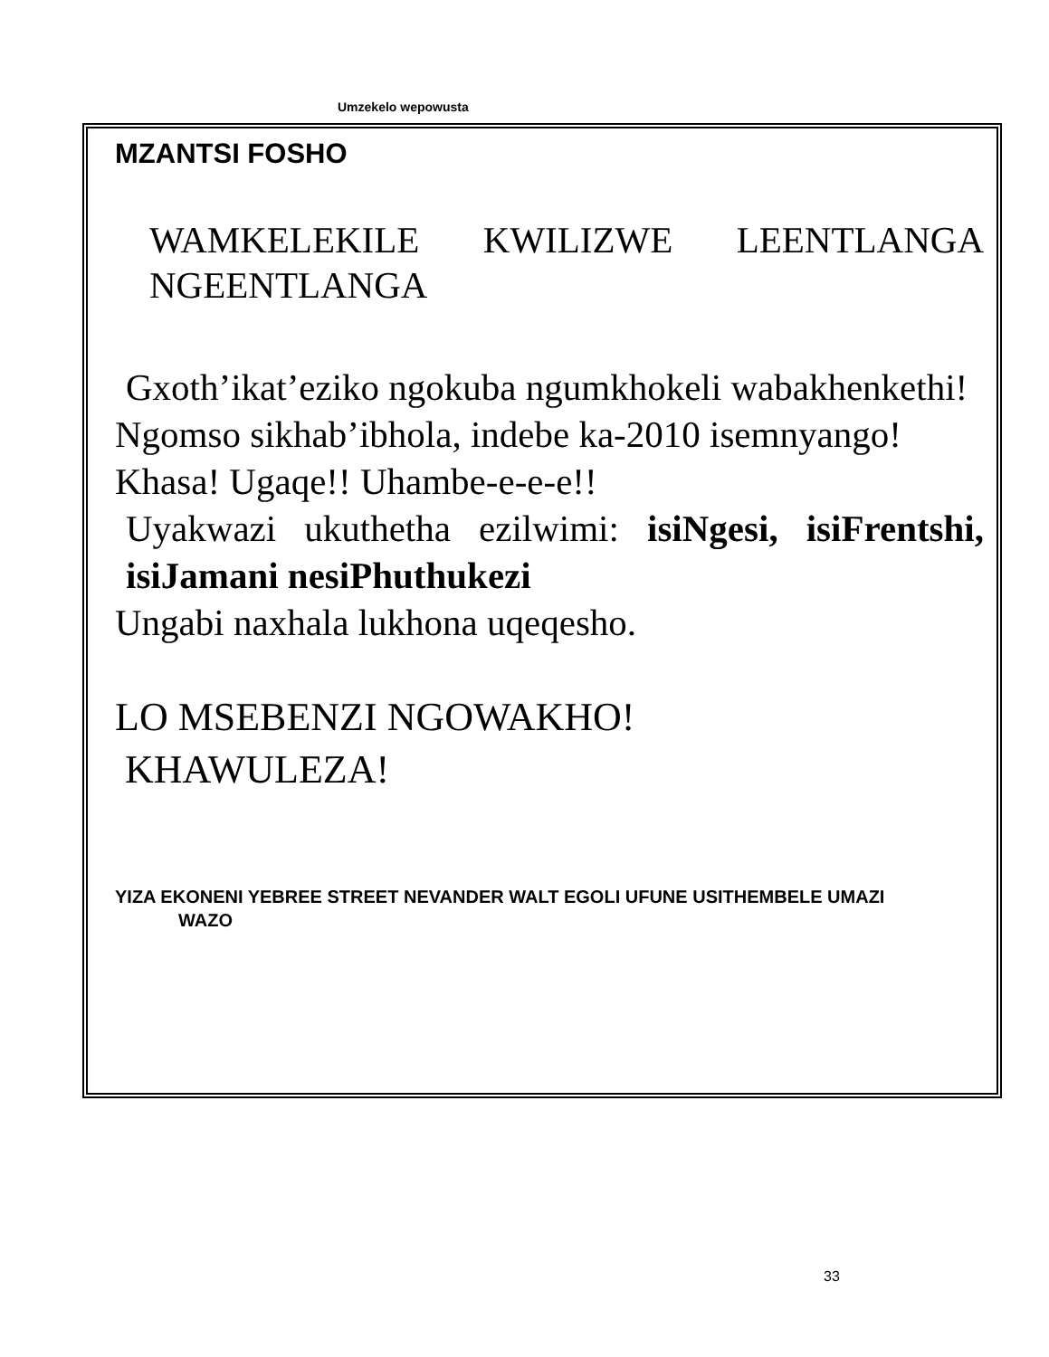Umzekelo wepowusta
MZANTSI FOSHO
WAMKELEKILE KWILIZWE LEENTLANGA NGEENTLANGA
Gxoth’ikat’eziko ngokuba ngumkhokeli wabakhenkethi!
Ngomso sikhab’ibhola, indebe ka-2010 isemnyango!
Khasa! Ugaqe!! Uhambe-e-e-e!!
Uyakwazi ukuthetha ezilwimi: isiNgesi, isiFrentshi, isiJamani nesiPhuthukezi
Ungabi naxhala lukhona uqeqesho.
LO MSEBENZI NGOWAKHO!
KHAWULEZA!
YIZA EKONENI YEBREE STREET NEVANDER WALT EGOLI UFUNE USITHEMBELE UMAZI
WAZO
33